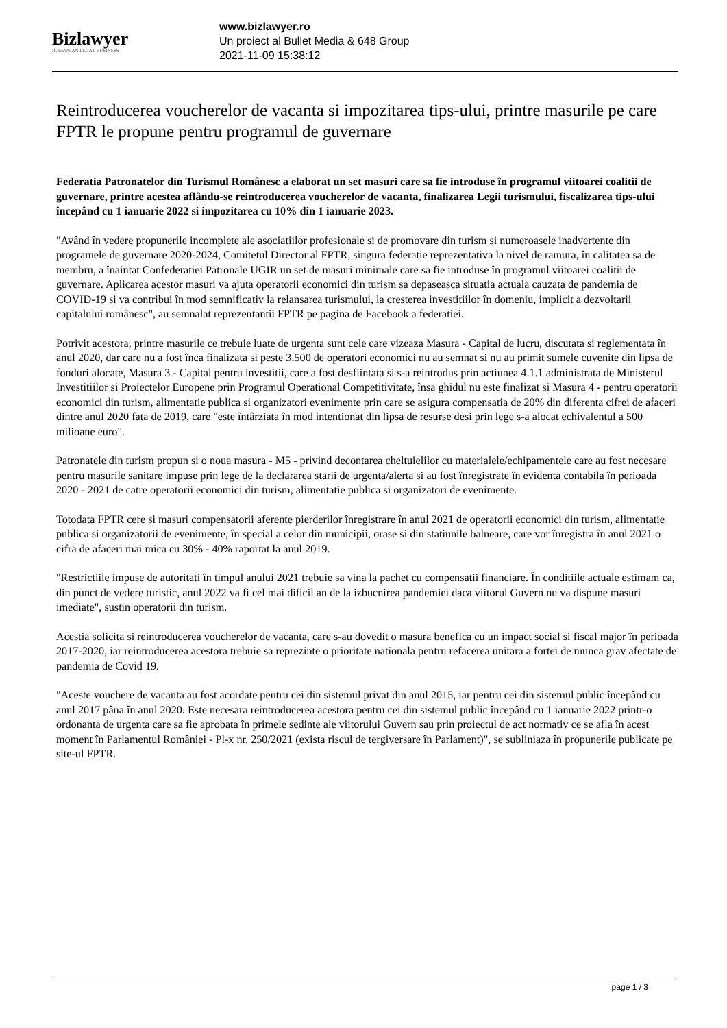Bizlawyer
ROMANIAN LEGAL BUSINESS
www.bizlawyer.ro
Un proiect al Bullet Media & 648 Group
2021-11-09 15:38:12
Reintroducerea voucherelor de vacanta si impozitarea tips-ului, printre masurile pe care FPTR le propune pentru programul de guvernare
Federatia Patronatelor din Turismul Românesc a elaborat un set masuri care sa fie introduse în programul viitoarei coalitii de guvernare, printre acestea aflându-se reintroducerea voucherelor de vacanta, finalizarea Legii turismului, fiscalizarea tips-ului începând cu 1 ianuarie 2022 si impozitarea cu 10% din 1 ianuarie 2023.
"Având în vedere propunerile incomplete ale asociatiilor profesionale si de promovare din turism si numeroasele inadvertente din programele de guvernare 2020-2024, Comitetul Director al FPTR, singura federatie reprezentativa la nivel de ramura, în calitatea sa de membru, a înaintat Confederatiei Patronale UGIR un set de masuri minimale care sa fie introduse în programul viitoarei coalitii de guvernare. Aplicarea acestor masuri va ajuta operatorii economici din turism sa depaseasca situatia actuala cauzata de pandemia de COVID-19 si va contribui în mod semnificativ la relansarea turismului, la cresterea investitiilor în domeniu, implicit a dezvoltarii capitalului românesc", au semnalat reprezentantii FPTR pe pagina de Facebook a federatiei.
Potrivit acestora, printre masurile ce trebuie luate de urgenta sunt cele care vizeaza Masura - Capital de lucru, discutata si reglementata în anul 2020, dar care nu a fost înca finalizata si peste 3.500 de operatori economici nu au semnat si nu au primit sumele cuvenite din lipsa de fonduri alocate, Masura 3 - Capital pentru investitii, care a fost desfiintata si s-a reintrodus prin actiunea 4.1.1 administrata de Ministerul Investitiilor si Proiectelor Europene prin Programul Operational Competitivitate, însa ghidul nu este finalizat si Masura 4 - pentru operatorii economici din turism, alimentatie publica si organizatori evenimente prin care se asigura compensatia de 20% din diferenta cifrei de afaceri dintre anul 2020 fata de 2019, care "este întârziata în mod intentionat din lipsa de resurse desi prin lege s-a alocat echivalentul a 500 milioane euro".
Patronatele din turism propun si o noua masura - M5 - privind decontarea cheltuielilor cu materialele/echipamentele care au fost necesare pentru masurile sanitare impuse prin lege de la declararea starii de urgenta/alerta si au fost înregistrate în evidenta contabila în perioada 2020 - 2021 de catre operatorii economici din turism, alimentatie publica si organizatori de evenimente.
Totodata FPTR cere si masuri compensatorii aferente pierderilor înregistrare în anul 2021 de operatorii economici din turism, alimentatie publica si organizatorii de evenimente, în special a celor din municipii, orase si din statiunile balneare, care vor înregistra în anul 2021 o cifra de afaceri mai mica cu 30% - 40% raportat la anul 2019.
"Restrictiile impuse de autoritati în timpul anului 2021 trebuie sa vina la pachet cu compensatii financiare. În conditiile actuale estimam ca, din punct de vedere turistic, anul 2022 va fi cel mai dificil an de la izbucnirea pandemiei daca viitorul Guvern nu va dispune masuri imediate", sustin operatorii din turism.
Acestia solicita si reintroducerea voucherelor de vacanta, care s-au dovedit o masura benefica cu un impact social si fiscal major în perioada 2017-2020, iar reintroducerea acestora trebuie sa reprezinte o prioritate nationala pentru refacerea unitara a fortei de munca grav afectate de pandemia de Covid 19.
"Aceste vouchere de vacanta au fost acordate pentru cei din sistemul privat din anul 2015, iar pentru cei din sistemul public începând cu anul 2017 pâna în anul 2020. Este necesara reintroducerea acestora pentru cei din sistemul public începând cu 1 ianuarie 2022 printr-o ordonanta de urgenta care sa fie aprobata în primele sedinte ale viitorului Guvern sau prin proiectul de act normativ ce se afla în acest moment în Parlamentul României - Pl-x nr. 250/2021 (exista riscul de tergiversare în Parlament)", se subliniaza în propunerile publicate pe site-ul FPTR.
page 1 / 3